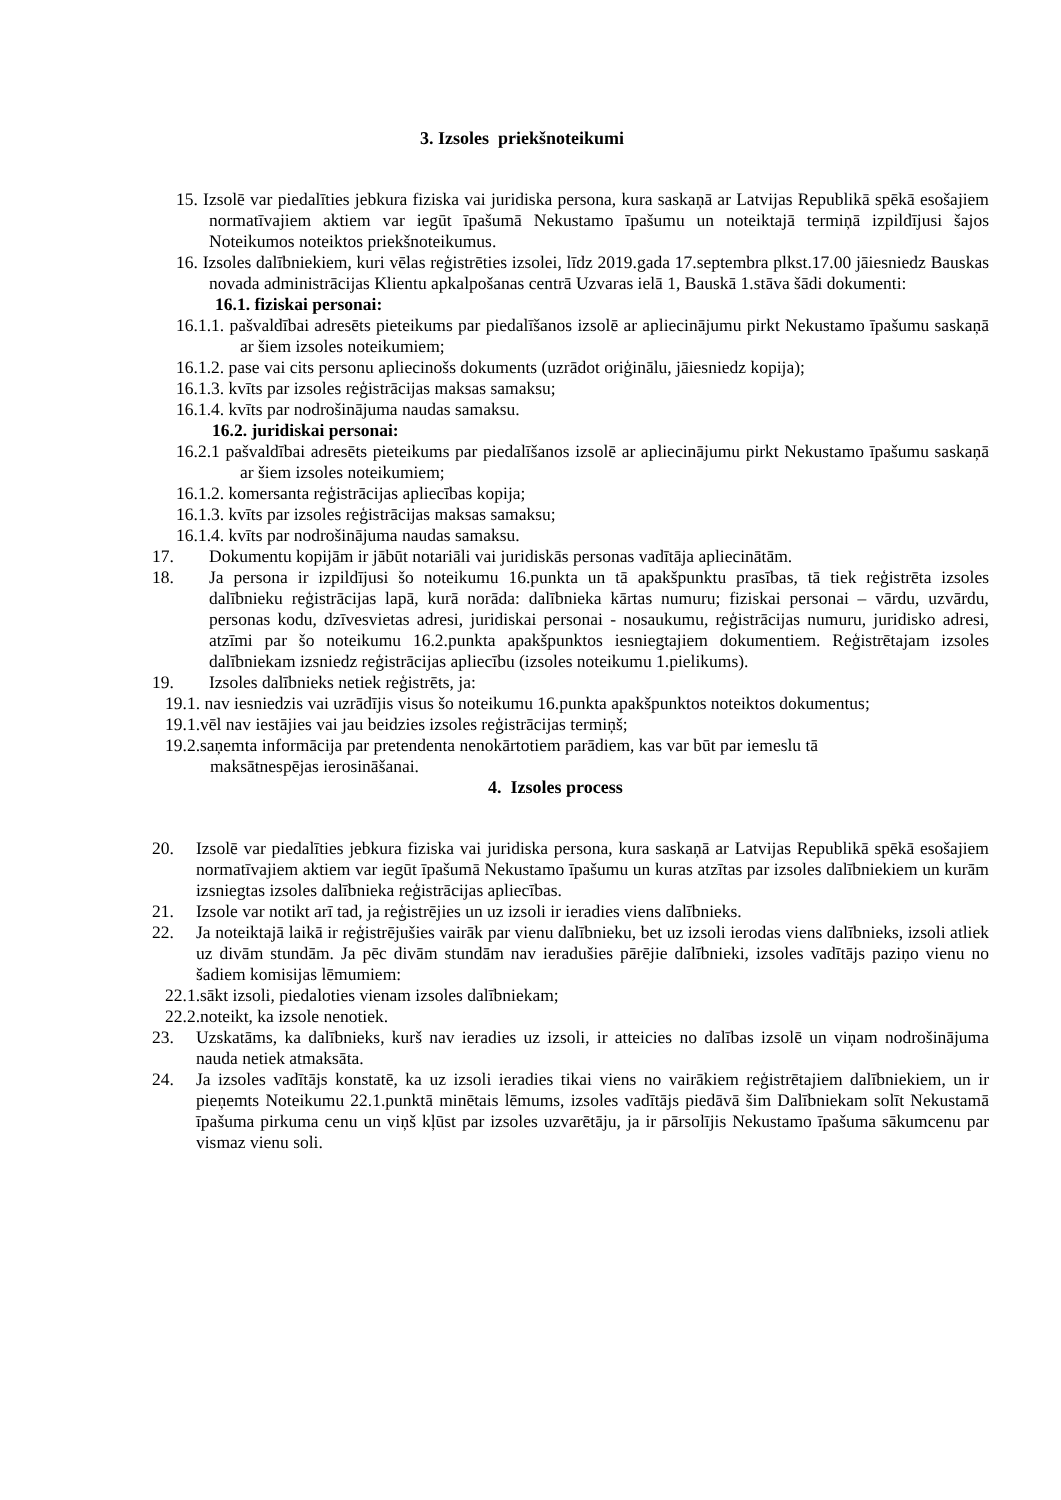3. Izsoles priekšnoteikumi
15. Izsolē var piedalīties jebkura fiziska vai juridiska persona, kura saskaņā ar Latvijas Republikā spēkā esošajiem normatīvajiem aktiem var iegūt īpašumā Nekustamo īpašumu un noteiktajā termiņā izpildījusi šajos Noteikumos noteiktos priekšnoteikumus.
16. Izsoles dalībniekiem, kuri vēlas reģistrēties izsolei, līdz 2019.gada 17.septembra plkst.17.00 jāiesniedz Bauskas novada administrācijas Klientu apkalpošanas centrā Uzvaras ielā 1, Bauskā 1.stāva šādi dokumenti:
16.1. fiziskai personai:
16.1.1. pašvaldībai adresēts pieteikums par piedalīšanos izsolē ar apliecinājumu pirkt Nekustamo īpašumu saskaņā ar šiem izsoles noteikumiem;
16.1.2. pase vai cits personu apliecinošs dokuments (uzrādot oriģinālu, jāiesniedz kopija);
16.1.3. kvīts par izsoles reģistrācijas maksas samaksu;
16.1.4. kvīts par nodrošinājuma naudas samaksu.
16.2. juridiskai personai:
16.2.1 pašvaldībai adresēts pieteikums par piedalīšanos izsolē ar apliecinājumu pirkt Nekustamo īpašumu saskaņā ar šiem izsoles noteikumiem;
16.1.2. komersanta reģistrācijas apliecības kopija;
16.1.3. kvīts par izsoles reģistrācijas maksas samaksu;
16.1.4. kvīts par nodrošinājuma naudas samaksu.
17. Dokumentu kopijām ir jābūt notariāli vai juridiskās personas vadītāja apliecinātām.
18. Ja persona ir izpildījusi šo noteikumu 16.punkta un tā apakšpunktu prasības, tā tiek reģistrēta izsoles dalībnieku reģistrācijas lapā, kurā norāda: dalībnieka kārtas numuru; fiziskai personai – vārdu, uzvārdu, personas kodu, dzīvesvietas adresi, juridiskai personai - nosaukumu, reģistrācijas numuru, juridisko adresi, atzīmi par šo noteikumu 16.2.punkta apakšpunktos iesniegtajiem dokumentiem. Reģistrētajam izsoles dalībniekam izsniedz reģistrācijas apliecību (izsoles noteikumu 1.pielikums).
19. Izsoles dalībnieks netiek reģistrēts, ja:
19.1. nav iesniedzis vai uzrādījis visus šo noteikumu 16.punkta apakšpunktos noteiktos dokumentus;
19.1.vēl nav iestājies vai jau beidzies izsoles reģistrācijas termiņš;
19.2.saņemta informācija par pretendenta nenokārtotiem parādiem, kas var būt par iemeslu tā
maksātnespējas ierosināšanai.
4. Izsoles process
20. Izsolē var piedalīties jebkura fiziska vai juridiska persona, kura saskaņā ar Latvijas Republikā spēkā esošajiem normatīvajiem aktiem var iegūt īpašumā Nekustamo īpašumu un kuras atzītas par izsoles dalībniekiem un kurām izsniegtas izsoles dalībnieka reģistrācijas apliecības.
21. Izsole var notikt arī tad, ja reģistrējies un uz izsoli ir ieradies viens dalībnieks.
22. Ja noteiktajā laikā ir reģistrējušies vairāk par vienu dalībnieku, bet uz izsoli ierodas viens dalībnieks, izsoli atliek uz divām stundām. Ja pēc divām stundām nav ieradušies pārējie dalībnieki, izsoles vadītājs paziņo vienu no šadiem komisijas lēmumiem:
22.1.sākt izsoli, piedaloties vienam izsoles dalībniekam;
22.2.noteikt, ka izsole nenotiek.
23. Uzskatāms, ka dalībnieks, kurš nav ieradies uz izsoli, ir atteicies no dalības izsolē un viņam nodrošinājuma nauda netiek atmaksāta.
24. Ja izsoles vadītājs konstatē, ka uz izsoli ieradies tikai viens no vairākiem reģistrētajiem dalībniekiem, un ir pieņemts Noteikumu 22.1.punktā minētais lēmums, izsoles vadītājs piedāvā šim Dalībniekam solīt Nekustamā īpašuma pirkuma cenu un viņš kļūst par izsoles uzvarētāju, ja ir pārsolījis Nekustamo īpašuma sākumcenu par vismaz vienu soli.